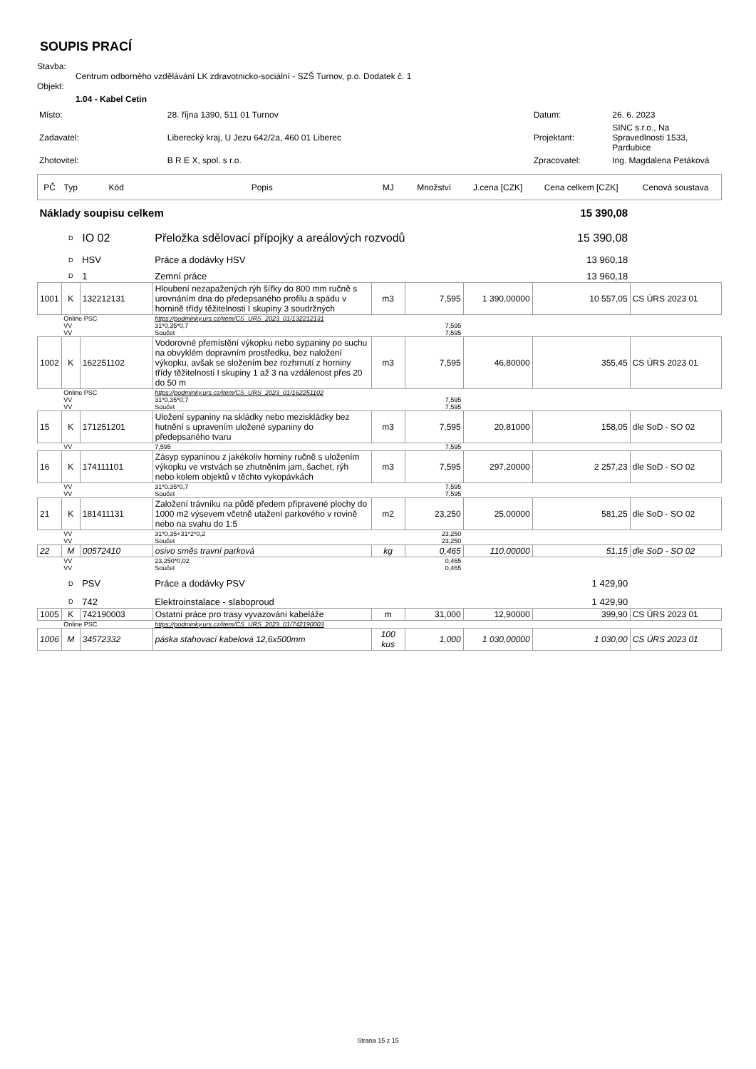SOUPIS PRACÍ
Stavba:
Centrum odborného vzdělávání LK zdravotnicko-sociální - SZŠ Turnov, p.o. Dodatek č. 1
Objekt:
1.04 - Kabel Cetin
| Místo: | 28. října 1390, 511 01 Turnov | Datum: | 26. 6. 2023 |
| Zadavatel: | Liberecký kraj, U Jezu 642/2a, 460 01 Liberec | Projektant: | SINC s.r.o., Na Spravedlnosti 1533, Pardubice |
| Zhotovitel: | B R E X, spol. s r.o. | Zpracovatel: | Ing. Magdalena Petáková |
| PČ | Typ | Kód | Popis | MJ | Množství | J.cena [CZK] | Cena celkem [CZK] | Cenová soustava |
| --- | --- | --- | --- | --- | --- | --- | --- | --- |
| Náklady soupisu celkem | | | | | | | 15 390,08 | |
| | D | IO 02 | Přeložka sdělovací přípojky a areálových rozvodů | | | | 15 390,08 | |
| | D | HSV | Práce a dodávky HSV | | | | 13 960,18 | |
| | D | 1 | Zemní práce | | | | 13 960,18 | |
| 1001 | K | 132212131 | Hloubení nezapažených rýh šířky do 800 mm ručně s urovnáním dna do předepsaného profilu a spádu v hornině třídy těžitelnosti I skupiny 3 soudržných | m3 | 7,595 | 1 390,00000 | 10 557,05 | CS ÚRS 2023 01 |
| | Online PSC | | https://podminky.urs.cz/item/CS_URS_2023_01/132212131 | | | | | |
| | VV | | 31*0,35*0,7 | | 7,595 | | | |
| | VV | | Součet | | 7,595 | | | |
| 1002 | K | 162251102 | Vodorovné přemístění výkopku nebo sypaniny po suchu na obvyklém dopravním prostředku, bez naložení výkopku, avšak se složením bez rozhrnutí z horniny třídy těžitelnosti I skupiny 1 až 3 na vzdálenost přes 20 do 50 m | m3 | 7,595 | 46,80000 | 355,45 | CS ÚRS 2023 01 |
| | Online PSC | | https://podminky.urs.cz/item/CS_URS_2023_01/162251102 | | | | | |
| | VV | | 31*0,35*0,7 | | 7,595 | | | |
| | VV | | Součet | | 7,595 | | | |
| 15 | K | 171251201 | Uložení sypaniny na skládky nebo mezi­skládky bez hutnění s upravením uložené sypaniny do předepsaného tvaru | m3 | 7,595 | 20,81000 | 158,05 | dle SoD - SO 02 |
| | VV | | 7,595 | | 7,595 | | | |
| 16 | K | 174111101 | Zásyp sypaninou z jakékoliv horniny ručně s uložením výkopku ve vrstvách se zhutněním jam, šachet, rýh nebo kolem objektů v těchto vykopávkách | m3 | 7,595 | 297,20000 | 2 257,23 | dle SoD - SO 02 |
| | VV | | 31*0,35*0,7 | | 7,595 | | | |
| | VV | | Součet | | 7,595 | | | |
| 21 | K | 181411131 | Založení trávníku na půdě předem připravené plochy do 1000 m2 výsevem včetně utažení parkového v rovině nebo na svahu do 1:5 | m2 | 23,250 | 25,00000 | 581,25 | dle SoD - SO 02 |
| | VV | | 31*0,35+31*2*0,2 | | 23,250 | | | |
| | VV | | Součet | | 23,250 | | | |
| 22 | M | 00572410 | osivo směs travní parková | kg | 0,465 | 110,00000 | 51,15 | dle SoD - SO 02 |
| | VV | | 23,250*0,02 | | 0,465 | | | |
| | VV | | Součet | | 0,465 | | | |
| | D | PSV | Práce a dodávky PSV | | | | 1 429,90 | |
| | D | 742 | Elektroinstalace - slaboproud | | | | 1 429,90 | |
| 1005 | K | 742190003 | Ostatní práce pro trasy vyvazování kabeláže | m | 31,000 | 12,90000 | 399,90 | CS ÚRS 2023 01 |
| | Online PSC | | https://podminky.urs.cz/item/CS_URS_2023_01/742190003 | | | | | |
| 1006 | M | 34572332 | páska stahovací kabelová 12,6x500mm | 100 kus | 1,000 | 1 030,00000 | 1 030,00 | CS ÚRS 2023 01 |
Strana 15 z 15